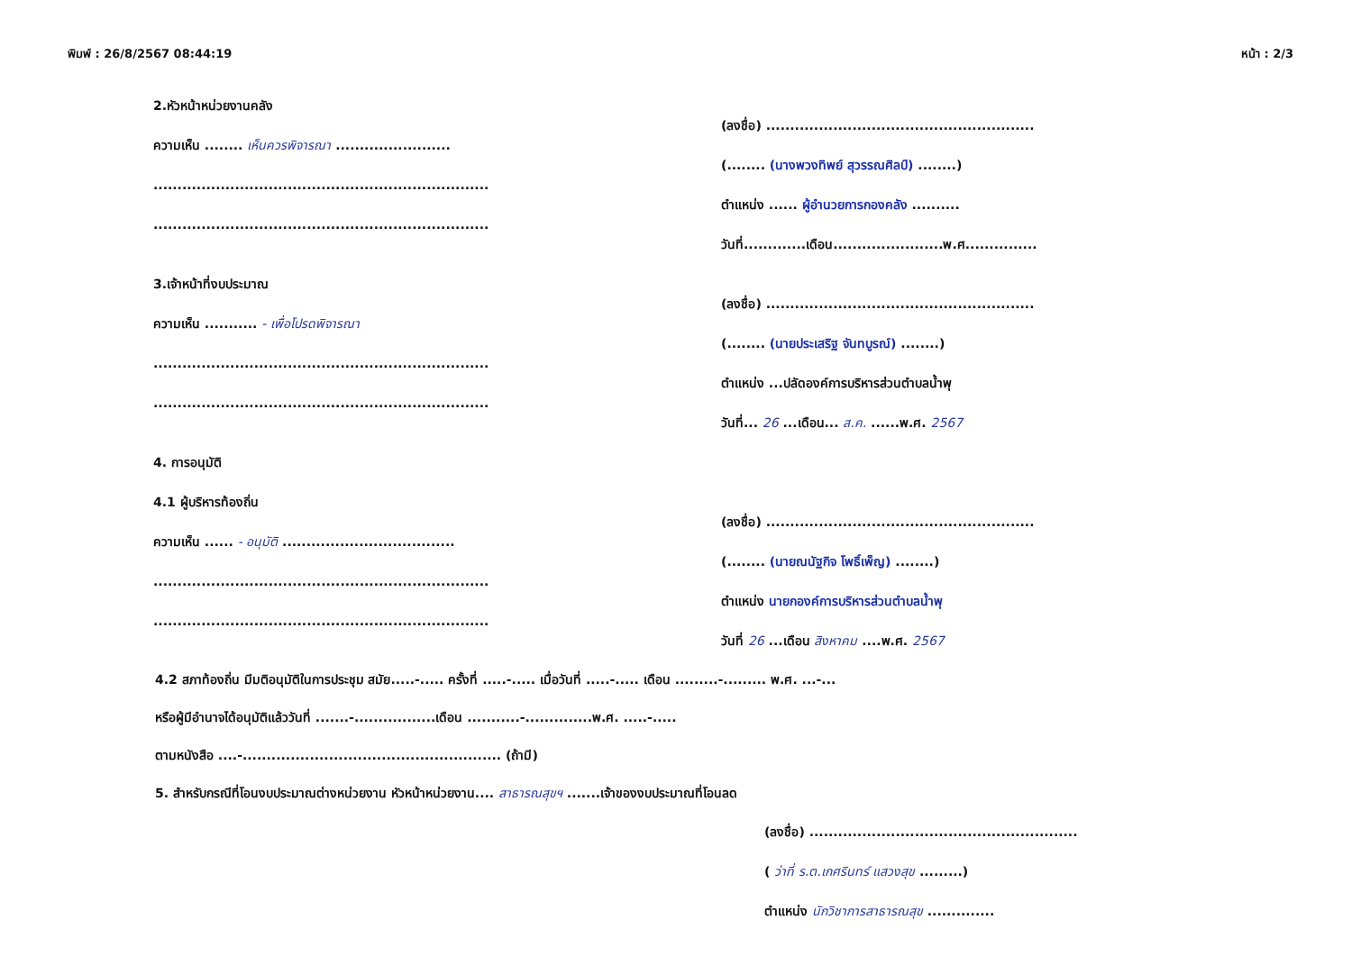พิมพ์ : 26/8/2567 08:44:19 หน้า : 2/3
2.หัวหน้าหน่วยงานคลัง
ความเห็น ........ เห็นควรพิจารณา ........................
......................................................................
......................................................................
(ลงชื่อ) ........................................................
(........ (นางพวงทิพย์ สุวรรณศิลป์) ........)
ตำแหน่ง ...... ผู้อำนวยการกองคลัง ..........
วันที่.............เดือน.......................พ.ศ...............
3.เจ้าหน้าที่งบประมาณ
ความเห็น ........... - เพื่อโปรดพิจารณา
......................................................................
......................................................................
(ลงชื่อ) ........................................................
(........ (นายประเสริฐ จันทบูรณ์) ........)
ตำแหน่ง ...ปลัดองค์การบริหารส่วนตำบลน้ำพุ
วันที่... 26 ...เดือน... ส.ค. ......พ.ศ. 2567
4. การอนุมัติ
4.1 ผู้บริหารท้องถิ่น
ความเห็น ...... - อนุมัติ ....................................
......................................................................
......................................................................
(ลงชื่อ) ........................................................
(........ (นายณนัฐกิจ โพธิ์เพ็ญ) ........)
ตำแหน่ง นายกองค์การบริหารส่วนตำบลน้ำพุ
วันที่ 26 ...เดือน สิงหาคม ....พ.ศ. 2567
4.2 สภาท้องถิ่น มีมติอนุมัติในการประชุม สมัย.....-..... ครั้งที่ .....-..... เมื่อวันที่ .....-..... เดือน .........-......... พ.ศ. ...-...
หรือผู้มีอำนาจได้อนุมัติแล้ววันที่ .......-.................เดือน ...........-..............พ.ศ. .....-.....
ตามหนังสือ ....-...................................................... (ถ้ามี)
5. สำหรับกรณีที่โอนงบประมาณต่างหน่วยงาน หัวหน้าหน่วยงาน.... สาธารณสุขฯ .......เจ้าของงบประมาณที่โอนลด
(ลงชื่อ) ........................................................
( ว่าที่ ร.ต.เกศรินทร์ แสวงสุข .........)
ตำแหน่ง นักวิชาการสาธารณสุข ..............